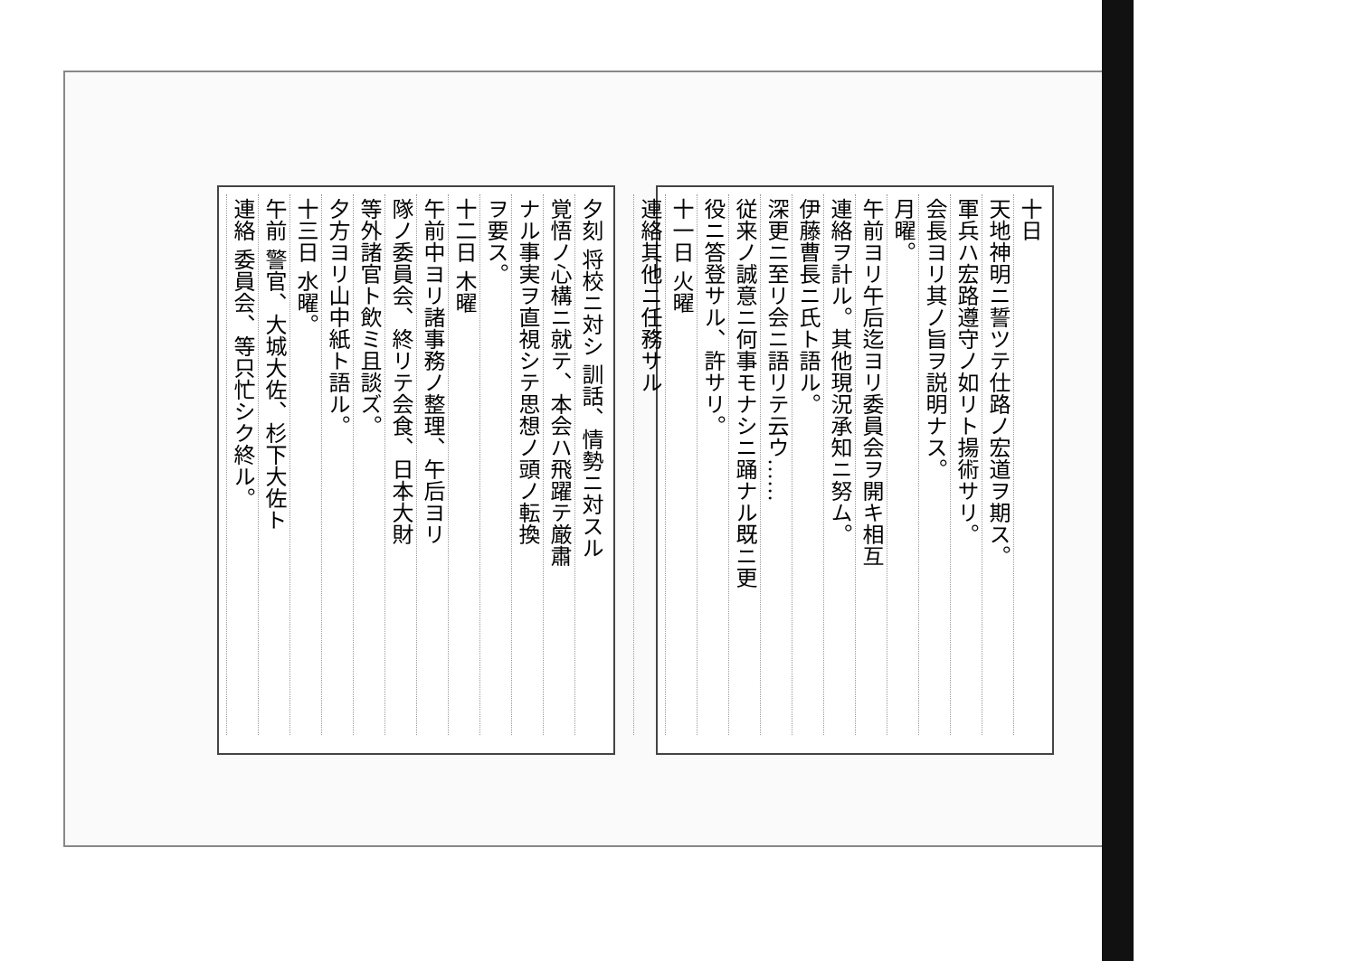十日
天地神明ニ誓ツテ仕路ノ宏道ヲ期ス。
軍兵ハ宏路遵守ノ如リト揚術サリ。
会長ヨリ其ノ旨ヲ説明ナス。
月曜。
午前ヨリ午后迄ヨリ委員会ヲ開キ相互
連絡ヲ計ル。其他現況承知ニ努ム。
伊藤曹長ニ氏ト語ル。
深更ニ至リ会ニ語リテ云ウ……
従来ノ誠意ニ何事モナシニ踊ナル既ニ更
役ニ答登サル、許サリ。
十一日 火曜
連絡其他ニ任務サル
夕刻 将校ニ対シ 訓話、情勢ニ対スル
覚悟ノ心構ニ就テ、本会ハ飛躍テ厳肅
ナル事実ヲ直視シテ思想ノ頭ノ転換
ヲ要ス。
十二日 木曜
午前中ヨリ諸事務ノ整理、午后ヨリ
隊ノ委員会、終リテ会食、日本大財
等外諸官ト飲ミ且談ズ。
夕方ヨリ山中紙ト語ル。
十三日 水曜。
午前 警官、大城大佐、杉下大佐ト
連絡 委員会、等只忙シク終ル。